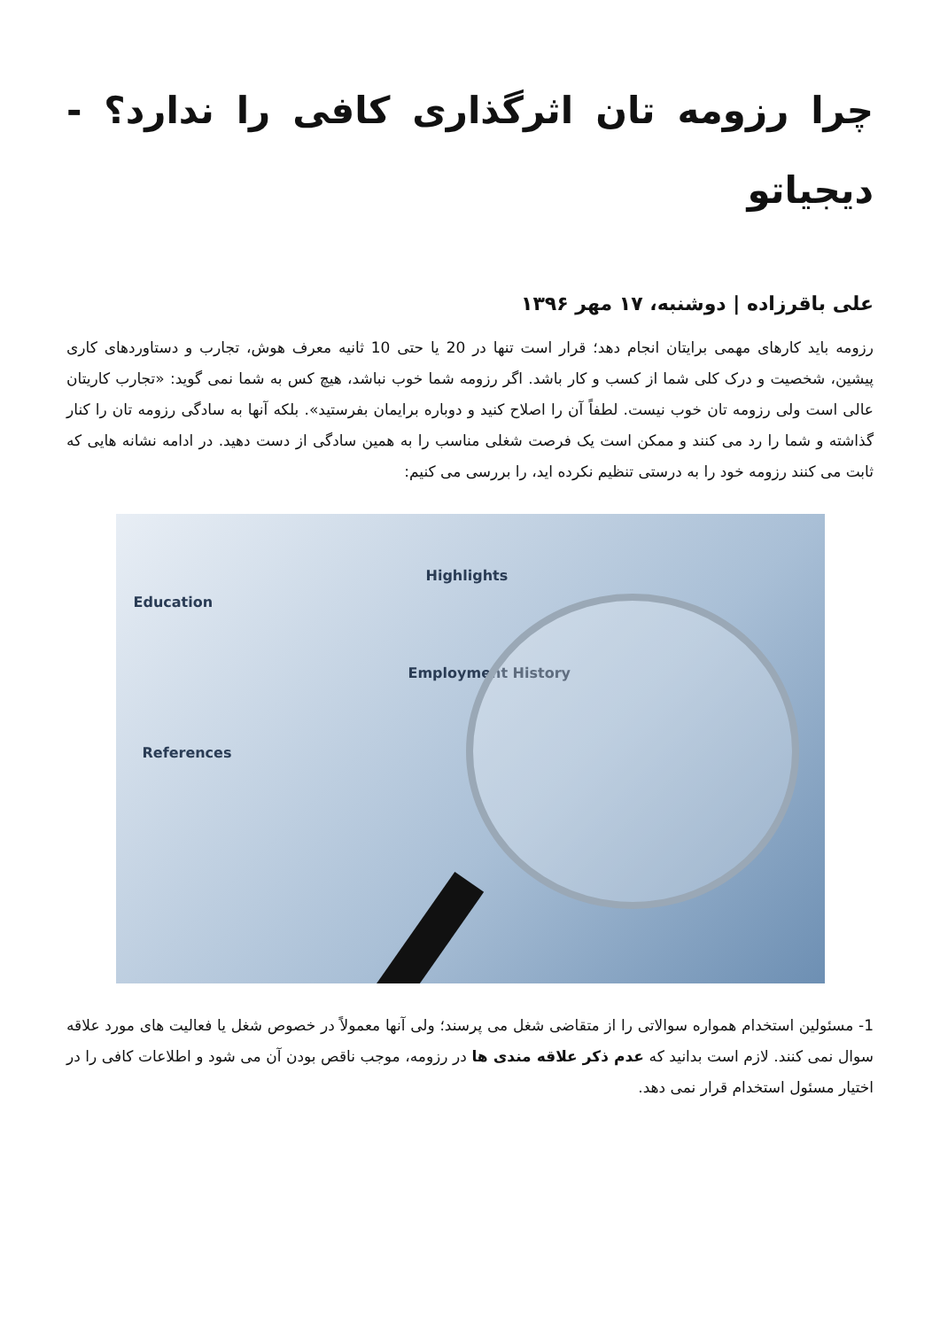چرا رزومه تان اثرگذاری کافی را ندارد؟ - دیجیاتو
علی باقرزاده | دوشنبه، ۱۷ مهر ۱۳۹۶
رزومه باید کارهای مهمی برایتان انجام دهد؛ قرار است تنها در 20 یا حتی 10 ثانیه معرف هوش، تجارب و دستاوردهای کاری پیشین، شخصیت و درک کلی شما از کسب و کار باشد. اگر رزومه شما خوب نباشد، هیچ کس به شما نمی گوید: «تجارب کاریتان عالی است ولی رزومه تان خوب نیست. لطفاً آن را اصلاح کنید و دوباره برایمان بفرستید». بلکه آنها به سادگی رزومه تان را کنار گذاشته و شما را رد می کنند و ممکن است یک فرصت شغلی مناسب را به همین سادگی از دست دهید. در ادامه نشانه هایی که ثابت می کنند رزومه خود را به درستی تنظیم نکرده اید، را بررسی می کنیم:
Education
References
Highlights
Employment History
1- مسئولین استخدام همواره سوالاتی را از متقاضی شغل می پرسند؛ ولی آنها معمولاً در خصوص شغل یا فعالیت های مورد علاقه سوال نمی کنند. لازم است بدانید که عدم ذکر علاقه مندی ها در رزومه، موجب ناقص بودن آن می شود و اطلاعات کافی را در اختیار مسئول استخدام قرار نمی دهد.